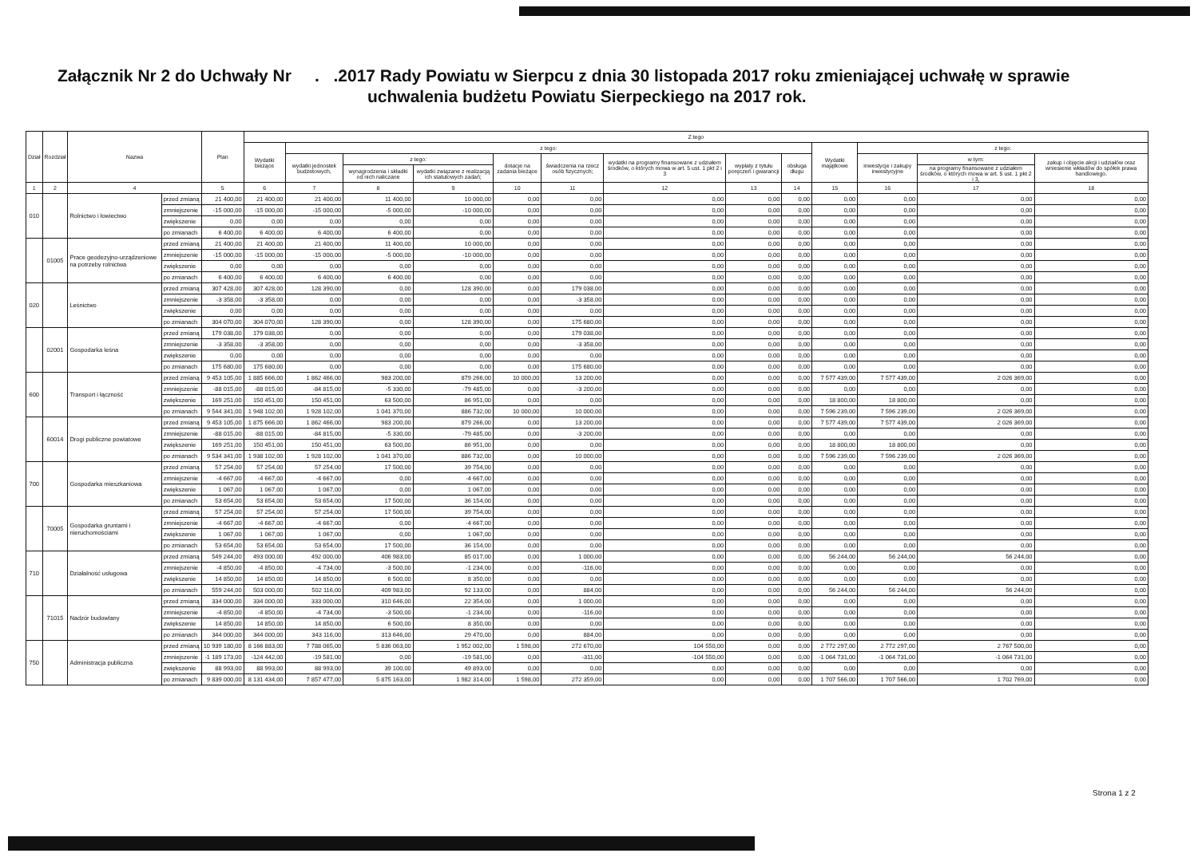Załącznik Nr 2 do Uchwały Nr . .2017 Rady Powiatu w Sierpcu z dnia 30 listopada 2017 roku zmieniającej uchwałę w sprawie
uchwalenia budżetu Powiatu Sierpeckiego na 2017 rok.
| Dział | Rozdział | Nazwa | | Plan | Z tego | | | | | | | | | | | | |
| --- | --- | --- | --- | --- | --- | --- | --- | --- | --- | --- | --- | --- | --- | --- | --- | --- | --- |
| | | | | | Wydatki bieżące | z tego: | | | | | | | | Wydatki majątkowe | z tego: | | |
| | | | | | | wydatki jednostek budżetowych, | z tego: | | dotacje na zadania bieżące | świadczenia na rzecz osób fizycznych; | wydatki na programy finansowane z udziałem środków, o których mowa w art. 5 ust. 1 pkt 2 i 3 | wypłaty z tytułu poręczeń i gwarancji | obsługa długu | | inwestycje i zakupy inwestycyjne | w tym: | zakup i objęcie akcji i udziałów oraz wniesienie wkładów do spółek prawa handlowego. |
| | | | | | | | wynagrodzenia i składki od nich naliczane | wydatki związane z realizacją ich statutowych zadań; | | | | | | | | na programy finansowane z udziałem środków, o których mowa w art. 5 ust. 1 pkt 2 i 3, | |
| 1 | 2 | 4 | | 5 | 6 | 7 | 8 | 9 | 10 | 11 | 12 | 13 | 14 | 15 | 16 | 17 | 18 |
| 010 | | Rolnictwo i łowiectwo | przed zmianą | 21 400,00 | 21 400,00 | 21 400,00 | 11 400,00 | 10 000,00 | 0,00 | 0,00 | 0,00 | 0,00 | 0,00 | 0,00 | 0,00 | 0,00 | 0,00 |
| | | | zmniejszenie | -15 000,00 | -15 000,00 | -15 000,00 | -5 000,00 | -10 000,00 | 0,00 | 0,00 | 0,00 | 0,00 | 0,00 | 0,00 | 0,00 | 0,00 | 0,00 |
| | | | zwiększenie | 0,00 | 0,00 | 0,00 | 0,00 | 0,00 | 0,00 | 0,00 | 0,00 | 0,00 | 0,00 | 0,00 | 0,00 | 0,00 | 0,00 |
| | | | po zmianach | 6 400,00 | 6 400,00 | 6 400,00 | 6 400,00 | 0,00 | 0,00 | 0,00 | 0,00 | 0,00 | 0,00 | 0,00 | 0,00 | 0,00 | 0,00 |
| | 01005 | Prace geodezyjno-urządzeniowe na potrzeby rolnictwa | przed zmianą | 21 400,00 | 21 400,00 | 21 400,00 | 11 400,00 | 10 000,00 | 0,00 | 0,00 | 0,00 | 0,00 | 0,00 | 0,00 | 0,00 | 0,00 | 0,00 |
| | | | zmniejszenie | -15 000,00 | -15 000,00 | -15 000,00 | -5 000,00 | -10 000,00 | 0,00 | 0,00 | 0,00 | 0,00 | 0,00 | 0,00 | 0,00 | 0,00 | 0,00 |
| | | | zwiększenie | 0,00 | 0,00 | 0,00 | 0,00 | 0,00 | 0,00 | 0,00 | 0,00 | 0,00 | 0,00 | 0,00 | 0,00 | 0,00 | 0,00 |
| | | | po zmianach | 6 400,00 | 6 400,00 | 6 400,00 | 6 400,00 | 0,00 | 0,00 | 0,00 | 0,00 | 0,00 | 0,00 | 0,00 | 0,00 | 0,00 | 0,00 |
| 020 | | Leśnictwo | przed zmianą | 307 428,00 | 307 428,00 | 128 390,00 | 0,00 | 128 390,00 | 0,00 | 179 038,00 | 0,00 | 0,00 | 0,00 | 0,00 | 0,00 | 0,00 | 0,00 |
| | | | zmniejszenie | -3 358,00 | -3 358,00 | 0,00 | 0,00 | 0,00 | 0,00 | -3 358,00 | 0,00 | 0,00 | 0,00 | 0,00 | 0,00 | 0,00 | 0,00 |
| | | | zwiększenie | 0,00 | 0,00 | 0,00 | 0,00 | 0,00 | 0,00 | 0,00 | 0,00 | 0,00 | 0,00 | 0,00 | 0,00 | 0,00 | 0,00 |
| | | | po zmianach | 304 070,00 | 304 070,00 | 128 390,00 | 0,00 | 128 390,00 | 0,00 | 175 680,00 | 0,00 | 0,00 | 0,00 | 0,00 | 0,00 | 0,00 | 0,00 |
| | 02001 | Gospodarka leśna | przed zmianą | 179 038,00 | 179 038,00 | 0,00 | 0,00 | 0,00 | 0,00 | 179 038,00 | 0,00 | 0,00 | 0,00 | 0,00 | 0,00 | 0,00 | 0,00 |
| | | | zmniejszenie | -3 358,00 | -3 358,00 | 0,00 | 0,00 | 0,00 | 0,00 | -3 358,00 | 0,00 | 0,00 | 0,00 | 0,00 | 0,00 | 0,00 | 0,00 |
| | | | zwiększenie | 0,00 | 0,00 | 0,00 | 0,00 | 0,00 | 0,00 | 0,00 | 0,00 | 0,00 | 0,00 | 0,00 | 0,00 | 0,00 | 0,00 |
| | | | po zmianach | 175 680,00 | 175 680,00 | 0,00 | 0,00 | 0,00 | 0,00 | 175 680,00 | 0,00 | 0,00 | 0,00 | 0,00 | 0,00 | 0,00 | 0,00 |
| 600 | | Transport i łączność | przed zmianą | 9 453 105,00 | 1 885 666,00 | 1 862 466,00 | 983 200,00 | 879 266,00 | 10 000,00 | 13 200,00 | 0,00 | 0,00 | 0,00 | 7 577 439,00 | 7 577 439,00 | 2 026 369,00 | 0,00 |
| | | | zmniejszenie | -88 015,00 | -88 015,00 | -84 815,00 | -5 330,00 | -79 485,00 | 0,00 | -3 200,00 | 0,00 | 0,00 | 0,00 | 0,00 | 0,00 | 0,00 | 0,00 |
| | | | zwiększenie | 169 251,00 | 150 451,00 | 150 451,00 | 63 500,00 | 86 951,00 | 0,00 | 0,00 | 0,00 | 0,00 | 0,00 | 18 800,00 | 18 800,00 | 0,00 | 0,00 |
| | | | po zmianach | 9 544 341,00 | 1 948 102,00 | 1 928 102,00 | 1 041 370,00 | 886 732,00 | 10 000,00 | 10 000,00 | 0,00 | 0,00 | 0,00 | 7 596 239,00 | 7 596 239,00 | 2 026 369,00 | 0,00 |
| | 60014 | Drogi publiczne powiatowe | przed zmianą | 9 453 105,00 | 1 875 666,00 | 1 862 466,00 | 983 200,00 | 879 266,00 | 0,00 | 13 200,00 | 0,00 | 0,00 | 0,00 | 7 577 439,00 | 7 577 439,00 | 2 026 369,00 | 0,00 |
| | | | zmniejszenie | -88 015,00 | -88 015,00 | -84 815,00 | -5 330,00 | -79 485,00 | 0,00 | -3 200,00 | 0,00 | 0,00 | 0,00 | 0,00 | 0,00 | 0,00 | 0,00 |
| | | | zwiększenie | 169 251,00 | 150 451,00 | 150 451,00 | 63 500,00 | 86 951,00 | 0,00 | 0,00 | 0,00 | 0,00 | 0,00 | 18 800,00 | 18 800,00 | 0,00 | 0,00 |
| | | | po zmianach | 9 534 341,00 | 1 938 102,00 | 1 928 102,00 | 1 041 370,00 | 886 732,00 | 0,00 | 10 000,00 | 0,00 | 0,00 | 0,00 | 7 596 239,00 | 7 596 239,00 | 2 026 369,00 | 0,00 |
| 700 | | Gospodarka mieszkaniowa | przed zmianą | 57 254,00 | 57 254,00 | 57 254,00 | 17 500,00 | 39 754,00 | 0,00 | 0,00 | 0,00 | 0,00 | 0,00 | 0,00 | 0,00 | 0,00 | 0,00 |
| | | | zmniejszenie | -4 667,00 | -4 667,00 | -4 667,00 | 0,00 | -4 667,00 | 0,00 | 0,00 | 0,00 | 0,00 | 0,00 | 0,00 | 0,00 | 0,00 | 0,00 |
| | | | zwiększenie | 1 067,00 | 1 067,00 | 1 067,00 | 0,00 | 1 067,00 | 0,00 | 0,00 | 0,00 | 0,00 | 0,00 | 0,00 | 0,00 | 0,00 | 0,00 |
| | | | po zmianach | 53 654,00 | 53 654,00 | 53 654,00 | 17 500,00 | 36 154,00 | 0,00 | 0,00 | 0,00 | 0,00 | 0,00 | 0,00 | 0,00 | 0,00 | 0,00 |
| | 70005 | Gospodarka gruntami i nieruchomościami | przed zmianą | 57 254,00 | 57 254,00 | 57 254,00 | 17 500,00 | 39 754,00 | 0,00 | 0,00 | 0,00 | 0,00 | 0,00 | 0,00 | 0,00 | 0,00 | 0,00 |
| | | | zmniejszenie | -4 667,00 | -4 667,00 | -4 667,00 | 0,00 | -4 667,00 | 0,00 | 0,00 | 0,00 | 0,00 | 0,00 | 0,00 | 0,00 | 0,00 | 0,00 |
| | | | zwiększenie | 1 067,00 | 1 067,00 | 1 067,00 | 0,00 | 1 067,00 | 0,00 | 0,00 | 0,00 | 0,00 | 0,00 | 0,00 | 0,00 | 0,00 | 0,00 |
| | | | po zmianach | 53 654,00 | 53 654,00 | 53 654,00 | 17 500,00 | 36 154,00 | 0,00 | 0,00 | 0,00 | 0,00 | 0,00 | 0,00 | 0,00 | 0,00 | 0,00 |
| 710 | | Działalność usługowa | przed zmianą | 549 244,00 | 493 000,00 | 492 000,00 | 406 983,00 | 85 017,00 | 0,00 | 1 000,00 | 0,00 | 0,00 | 0,00 | 56 244,00 | 56 244,00 | 56 244,00 | 0,00 |
| | | | zmniejszenie | -4 850,00 | -4 850,00 | -4 734,00 | -3 500,00 | -1 234,00 | 0,00 | -116,00 | 0,00 | 0,00 | 0,00 | 0,00 | 0,00 | 0,00 | 0,00 |
| | | | zwiększenie | 14 850,00 | 14 850,00 | 14 850,00 | 6 500,00 | 8 350,00 | 0,00 | 0,00 | 0,00 | 0,00 | 0,00 | 0,00 | 0,00 | 0,00 | 0,00 |
| | | | po zmianach | 559 244,00 | 503 000,00 | 502 116,00 | 409 983,00 | 92 133,00 | 0,00 | 884,00 | 0,00 | 0,00 | 0,00 | 56 244,00 | 56 244,00 | 56 244,00 | 0,00 |
| | 71015 | Nadzór budowlany | przed zmianą | 334 000,00 | 334 000,00 | 333 000,00 | 310 646,00 | 22 354,00 | 0,00 | 1 000,00 | 0,00 | 0,00 | 0,00 | 0,00 | 0,00 | 0,00 | 0,00 |
| | | | zmniejszenie | -4 850,00 | -4 850,00 | -4 734,00 | -3 500,00 | -1 234,00 | 0,00 | -116,00 | 0,00 | 0,00 | 0,00 | 0,00 | 0,00 | 0,00 | 0,00 |
| | | | zwiększenie | 14 850,00 | 14 850,00 | 14 850,00 | 6 500,00 | 8 350,00 | 0,00 | 0,00 | 0,00 | 0,00 | 0,00 | 0,00 | 0,00 | 0,00 | 0,00 |
| | | | po zmianach | 344 000,00 | 344 000,00 | 343 116,00 | 313 646,00 | 29 470,00 | 0,00 | 884,00 | 0,00 | 0,00 | 0,00 | 0,00 | 0,00 | 0,00 | 0,00 |
| 750 | | Administracja publiczna | przed zmianą | 10 939 180,00 | 8 166 883,00 | 7 788 065,00 | 5 836 063,00 | 1 952 002,00 | 1 598,00 | 272 670,00 | 104 550,00 | 0,00 | 0,00 | 2 772 297,00 | 2 772 297,00 | 2 767 500,00 | 0,00 |
| | | | zmniejszenie | -1 189 173,00 | -124 442,00 | -19 581,00 | 0,00 | -19 581,00 | 0,00 | -311,00 | -104 550,00 | 0,00 | 0,00 | -1 064 731,00 | -1 064 731,00 | -1 064 731,00 | 0,00 |
| | | | zwiększenie | 88 993,00 | 88 993,00 | 88 993,00 | 39 100,00 | 49 893,00 | 0,00 | 0,00 | 0,00 | 0,00 | 0,00 | 0,00 | 0,00 | 0,00 | 0,00 |
| | | | po zmianach | 9 839 000,00 | 8 131 434,00 | 7 857 477,00 | 5 875 163,00 | 1 982 314,00 | 1 598,00 | 272 359,00 | 0,00 | 0,00 | 0,00 | 1 707 566,00 | 1 707 566,00 | 1 702 769,00 | 0,00 |
Strona 1 z 2